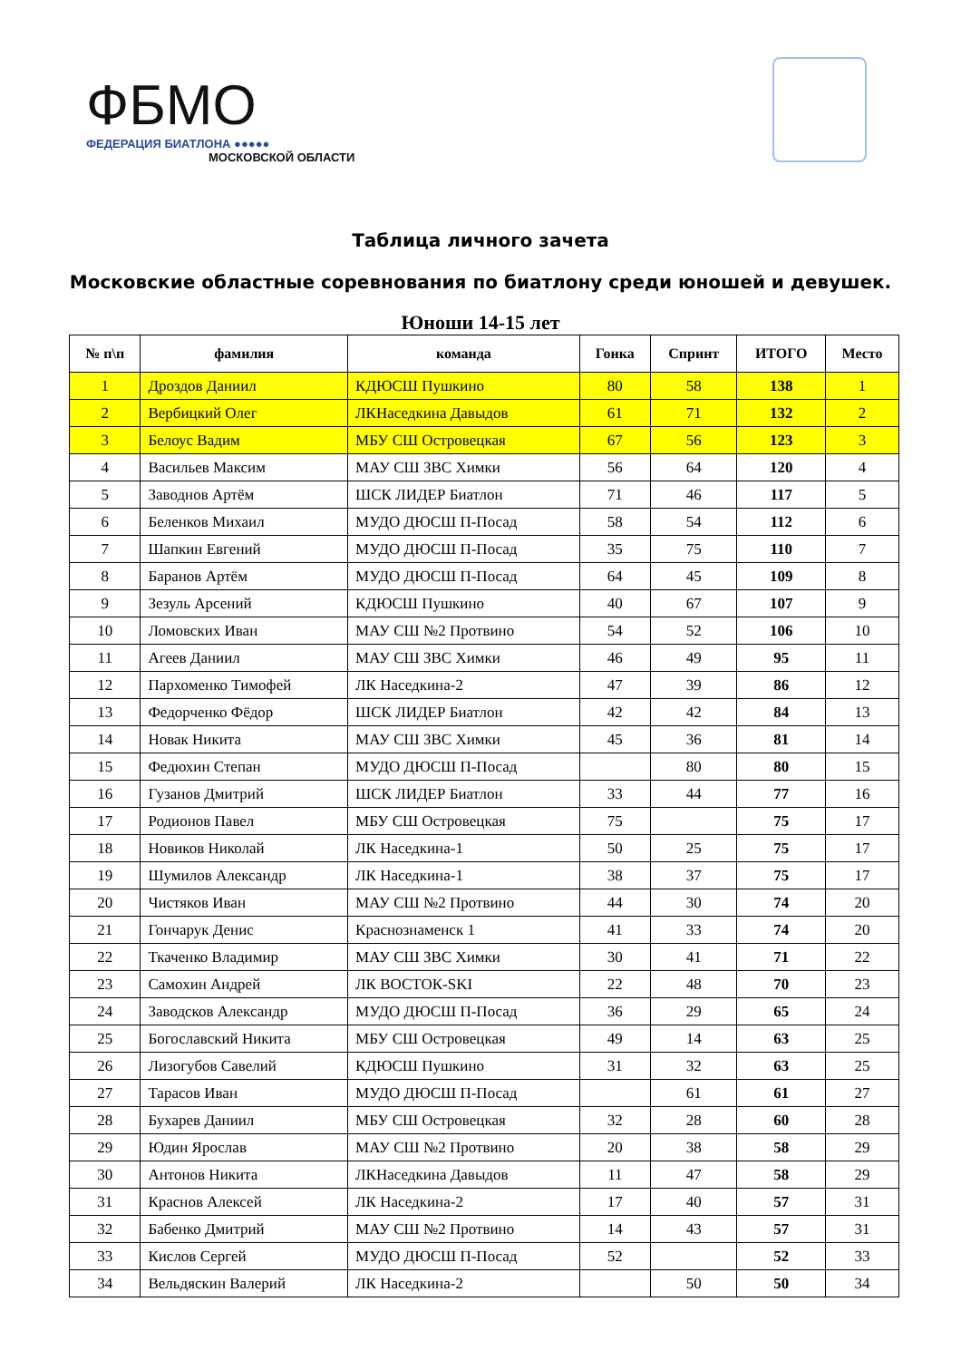ФБМО
ФЕДЕРАЦИЯ БИАТЛОНА ●●●●●
МОСКОВСКОЙ ОБЛАСТИ
Таблица личного зачета
Московские областные соревнования по биатлону среди юношей и девушек.
Юноши 14-15 лет
| № п\п | фамилия | команда | Гонка | Спринт | ИТОГО | Место |
| --- | --- | --- | --- | --- | --- | --- |
| 1 | Дроздов Даниил | КДЮСШ Пушкино | 80 | 58 | 138 | 1 |
| 2 | Вербицкий Олег | ЛКНаседкина Давыдов | 61 | 71 | 132 | 2 |
| 3 | Белоус Вадим | МБУ СШ Островецкая | 67 | 56 | 123 | 3 |
| 4 | Васильев Максим | МАУ СШ ЗВС Химки | 56 | 64 | 120 | 4 |
| 5 | Заводнов Артём | ШСК ЛИДЕР Биатлон | 71 | 46 | 117 | 5 |
| 6 | Беленков Михаил | МУДО ДЮСШ П-Посад | 58 | 54 | 112 | 6 |
| 7 | Шапкин Евгений | МУДО ДЮСШ П-Посад | 35 | 75 | 110 | 7 |
| 8 | Баранов Артём | МУДО ДЮСШ П-Посад | 64 | 45 | 109 | 8 |
| 9 | Зезуль Арсений | КДЮСШ Пушкино | 40 | 67 | 107 | 9 |
| 10 | Ломовских Иван | МАУ СШ №2 Протвино | 54 | 52 | 106 | 10 |
| 11 | Агеев Даниил | МАУ СШ ЗВС Химки | 46 | 49 | 95 | 11 |
| 12 | Пархоменко Тимофей | ЛК Наседкина-2 | 47 | 39 | 86 | 12 |
| 13 | Федорченко Фёдор | ШСК ЛИДЕР Биатлон | 42 | 42 | 84 | 13 |
| 14 | Новак Никита | МАУ СШ ЗВС Химки | 45 | 36 | 81 | 14 |
| 15 | Федюхин Степан | МУДО ДЮСШ П-Посад | | 80 | 80 | 15 |
| 16 | Гузанов Дмитрий | ШСК ЛИДЕР Биатлон | 33 | 44 | 77 | 16 |
| 17 | Родионов Павел | МБУ СШ Островецкая | 75 | | 75 | 17 |
| 18 | Новиков Николай | ЛК Наседкина-1 | 50 | 25 | 75 | 17 |
| 19 | Шумилов Александр | ЛК Наседкина-1 | 38 | 37 | 75 | 17 |
| 20 | Чистяков Иван | МАУ СШ №2 Протвино | 44 | 30 | 74 | 20 |
| 21 | Гончарук Денис | Краснознаменск 1 | 41 | 33 | 74 | 20 |
| 22 | Ткаченко Владимир | МАУ СШ ЗВС Химки | 30 | 41 | 71 | 22 |
| 23 | Самохин Андрей | ЛК ВОСТОК-SKI | 22 | 48 | 70 | 23 |
| 24 | Заводсков Александр | МУДО ДЮСШ П-Посад | 36 | 29 | 65 | 24 |
| 25 | Богославский Никита | МБУ СШ Островецкая | 49 | 14 | 63 | 25 |
| 26 | Лизогубов Савелий | КДЮСШ Пушкино | 31 | 32 | 63 | 25 |
| 27 | Тарасов Иван | МУДО ДЮСШ П-Посад | | 61 | 61 | 27 |
| 28 | Бухарев Даниил | МБУ СШ Островецкая | 32 | 28 | 60 | 28 |
| 29 | Юдин Ярослав | МАУ СШ №2 Протвино | 20 | 38 | 58 | 29 |
| 30 | Антонов Никита | ЛКНаседкина Давыдов | 11 | 47 | 58 | 29 |
| 31 | Краснов Алексей | ЛК Наседкина-2 | 17 | 40 | 57 | 31 |
| 32 | Бабенко Дмитрий | МАУ СШ №2 Протвино | 14 | 43 | 57 | 31 |
| 33 | Кислов Сергей | МУДО ДЮСШ П-Посад | 52 | | 52 | 33 |
| 34 | Вельдяскин Валерий | ЛК Наседкина-2 | | 50 | 50 | 34 |